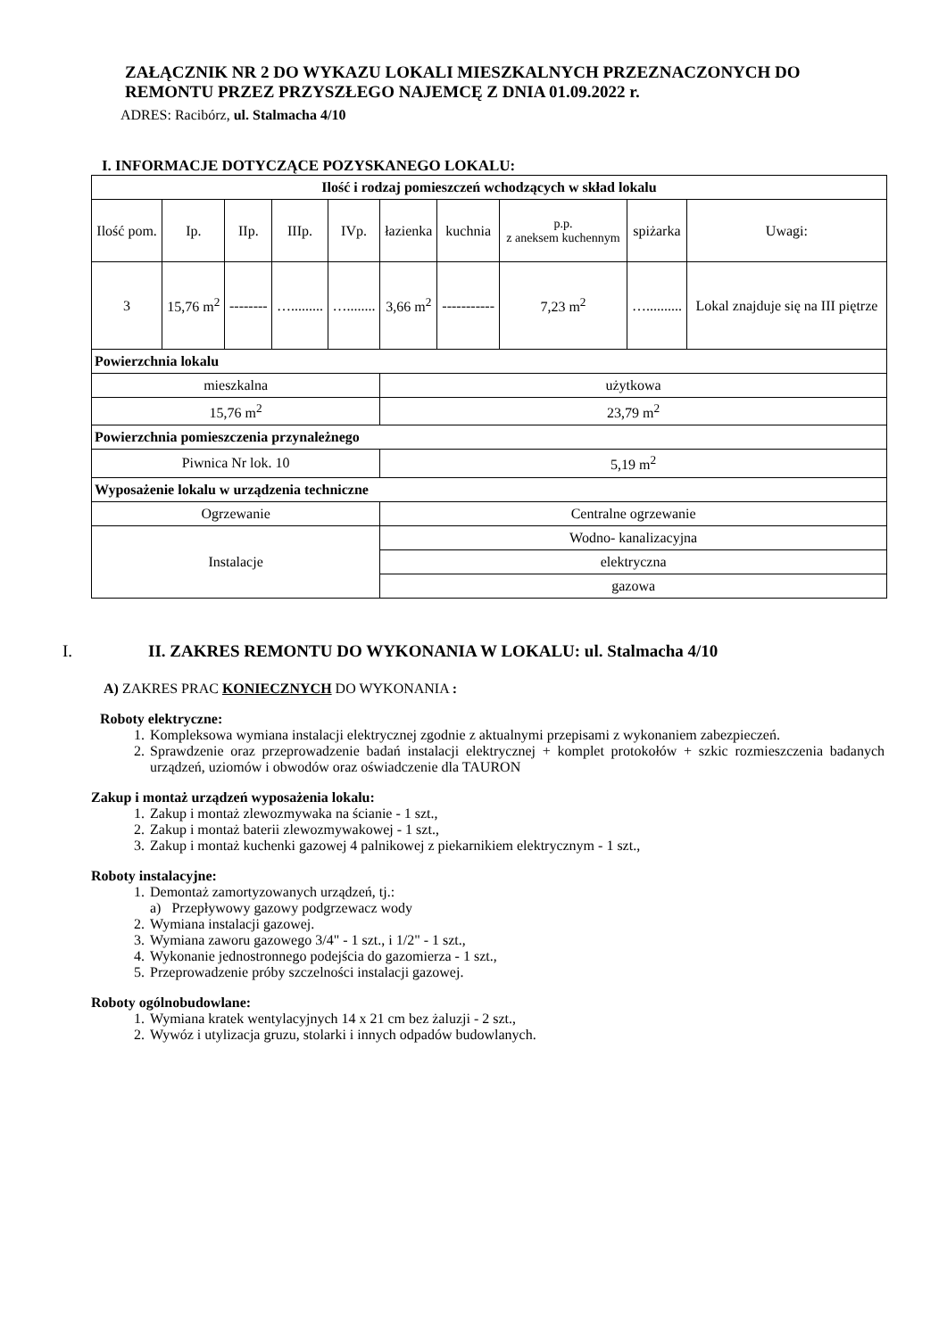ZAŁĄCZNIK NR 2 DO WYKAZU LOKALI MIESZKALNYCH PRZEZNACZONYCH DO REMONTU PRZEZ PRZYSZŁEGO NAJEMCĘ Z DNIA 01.09.2022 r.
ADRES: Racibórz, ul. Stalmacha 4/10
I. INFORMACJE DOTYCZĄCE POZYSKANEGO LOKALU:
| Ilość i rodzaj pomieszczeń wchodzących w skład lokalu | | | | | | | | | |
| --- | --- | --- | --- | --- | --- | --- | --- | --- | --- |
| Ilość pom. | Ip. | IIp. | IIIp. | IVp. | łazienka | kuchnia | p.p. z aneksem kuchennym | spiżarka | Uwagi: |
| 3 | 15,76 m<sup>2</sup> | -------- | …......... | …........ | 3,66 m<sup>2</sup> | ----------- | 7,23 m<sup>2</sup> | ….......... | Lokal znajduje się na III piętrze |
| Powierzchnia lokalu | | | | | | | | | |
| mieszkalna | | | | | użytkowa | | | | |
| 15,76 m<sup>2</sup> | | | | | 23,79 m<sup>2</sup> | | | | |
| Powierzchnia pomieszczenia przynależnego | | | | | | | | | |
| Piwnica Nr lok. 10 | | | | | 5,19 m<sup>2</sup> | | | | |
| Wyposażenie lokalu w urządzenia techniczne | | | | | | | | | |
| Ogrzewanie | | | | | Centralne ogrzewanie | | | | |
| Instalacje | | | | | Wodno- kanalizacyjna | | | | |
| | | | | | elektryczna | | | | |
| | | | | | gazowa | | | | |
I. II. ZAKRES REMONTU DO WYKONANIA W LOKALU: ul. Stalmacha 4/10
A) ZAKRES PRAC KONIECZNYCH DO WYKONANIA :
Roboty elektryczne:
1. Kompleksowa wymiana instalacji elektrycznej zgodnie z aktualnymi przepisami z wykonaniem zabezpieczeń.
2. Sprawdzenie oraz przeprowadzenie badań instalacji elektrycznej + komplet protokołów + szkic rozmieszczenia badanych urządzeń, uziomów i obwodów oraz oświadczenie dla TAURON
Zakup i montaż urządzeń wyposażenia lokalu:
1. Zakup i montaż zlewozmywaka na ścianie - 1 szt.,
2. Zakup i montaż baterii zlewozmywakowej - 1 szt.,
3. Zakup i montaż kuchenki gazowej 4 palnikowej z piekarnikiem elektrycznym - 1 szt.,
Roboty instalacyjne:
1. Demontaż zamortyzowanych urządzeń, tj.:
a) Przepływowy gazowy podgrzewacz wody
2. Wymiana instalacji gazowej.
3. Wymiana zaworu gazowego 3/4" - 1 szt., i 1/2" - 1 szt.,
4. Wykonanie jednostronnego podejścia do gazomierza - 1 szt.,
5. Przeprowadzenie próby szczelności instalacji gazowej.
Roboty ogólnobudowlane:
1. Wymiana kratek wentylacyjnych 14 x 21 cm bez żaluzji - 2 szt.,
2. Wywóz i utylizacja gruzu, stolarki i innych odpadów budowlanych.